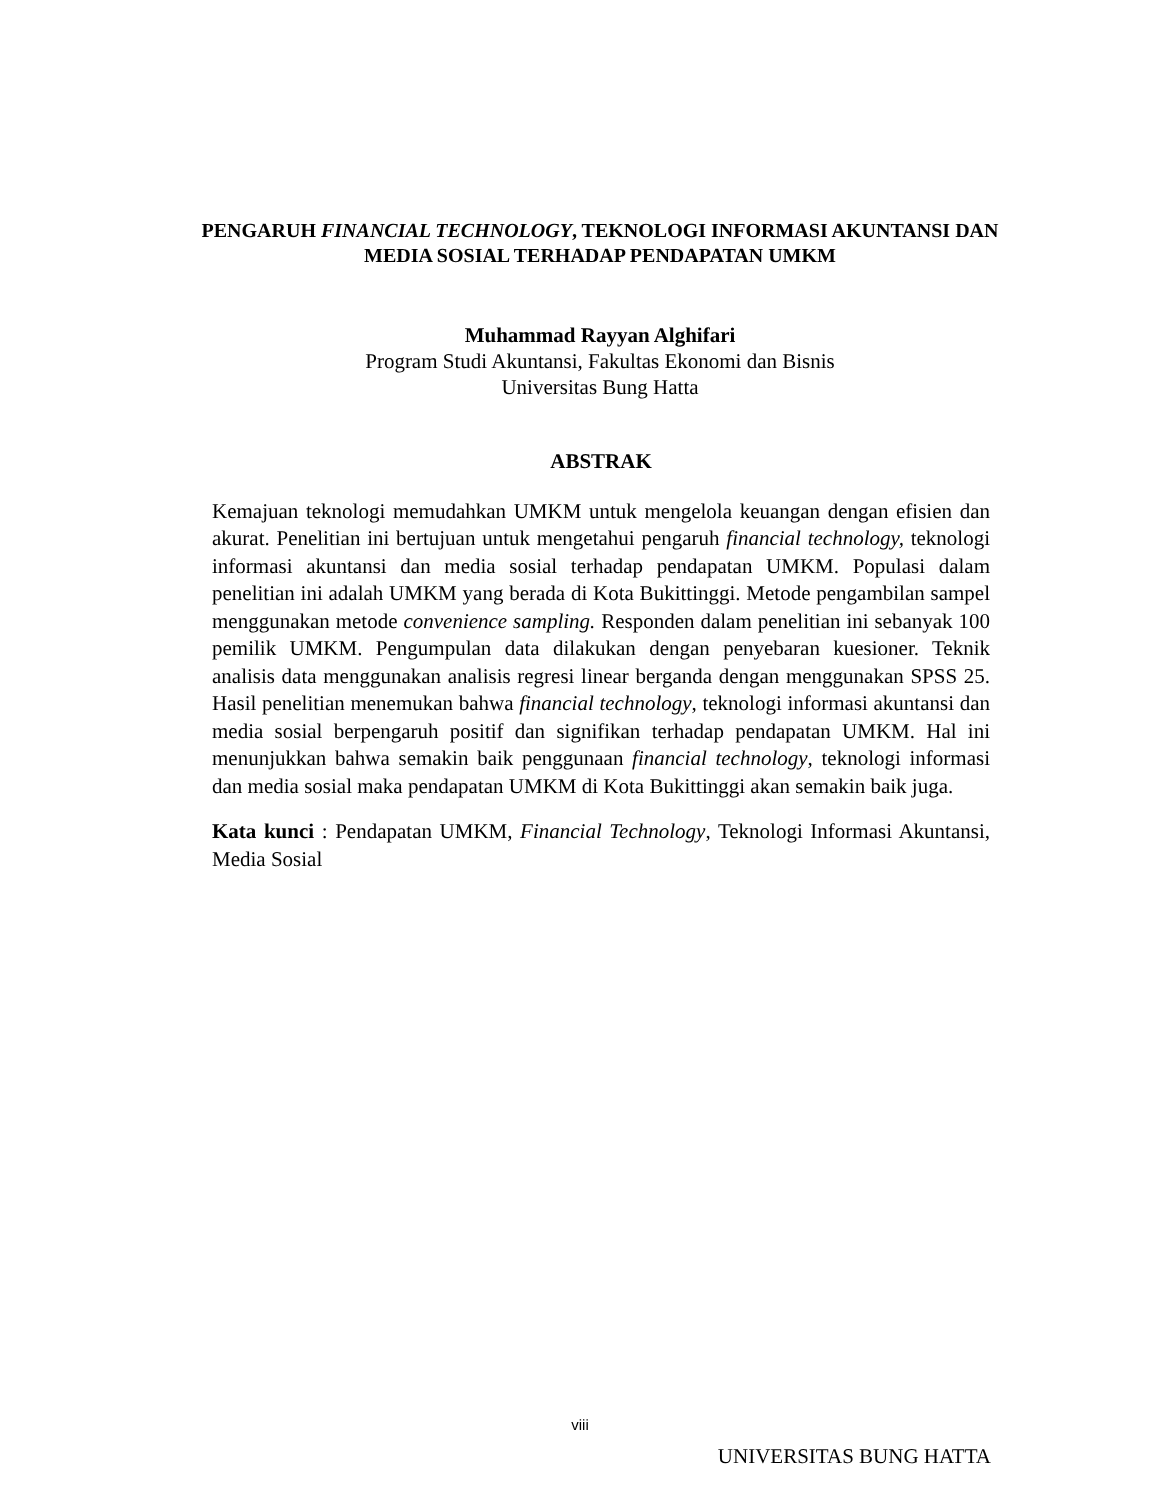PENGARUH FINANCIAL TECHNOLOGY, TEKNOLOGI INFORMASI AKUNTANSI DAN MEDIA SOSIAL TERHADAP PENDAPATAN UMKM
Muhammad Rayyan Alghifari
Program Studi Akuntansi, Fakultas Ekonomi dan Bisnis
Universitas Bung Hatta
ABSTRAK
Kemajuan teknologi memudahkan UMKM untuk mengelola keuangan dengan efisien dan akurat. Penelitian ini bertujuan untuk mengetahui pengaruh financial technology, teknologi informasi akuntansi dan media sosial terhadap pendapatan UMKM. Populasi dalam penelitian ini adalah UMKM yang berada di Kota Bukittinggi. Metode pengambilan sampel menggunakan metode convenience sampling. Responden dalam penelitian ini sebanyak 100 pemilik UMKM. Pengumpulan data dilakukan dengan penyebaran kuesioner. Teknik analisis data menggunakan analisis regresi linear berganda dengan menggunakan SPSS 25. Hasil penelitian menemukan bahwa financial technology, teknologi informasi akuntansi dan media sosial berpengaruh positif dan signifikan terhadap pendapatan UMKM. Hal ini menunjukkan bahwa semakin baik penggunaan financial technology, teknologi informasi dan media sosial maka pendapatan UMKM di Kota Bukittinggi akan semakin baik juga.
Kata kunci : Pendapatan UMKM, Financial Technology, Teknologi Informasi Akuntansi, Media Sosial
viii
UNIVERSITAS BUNG HATTA